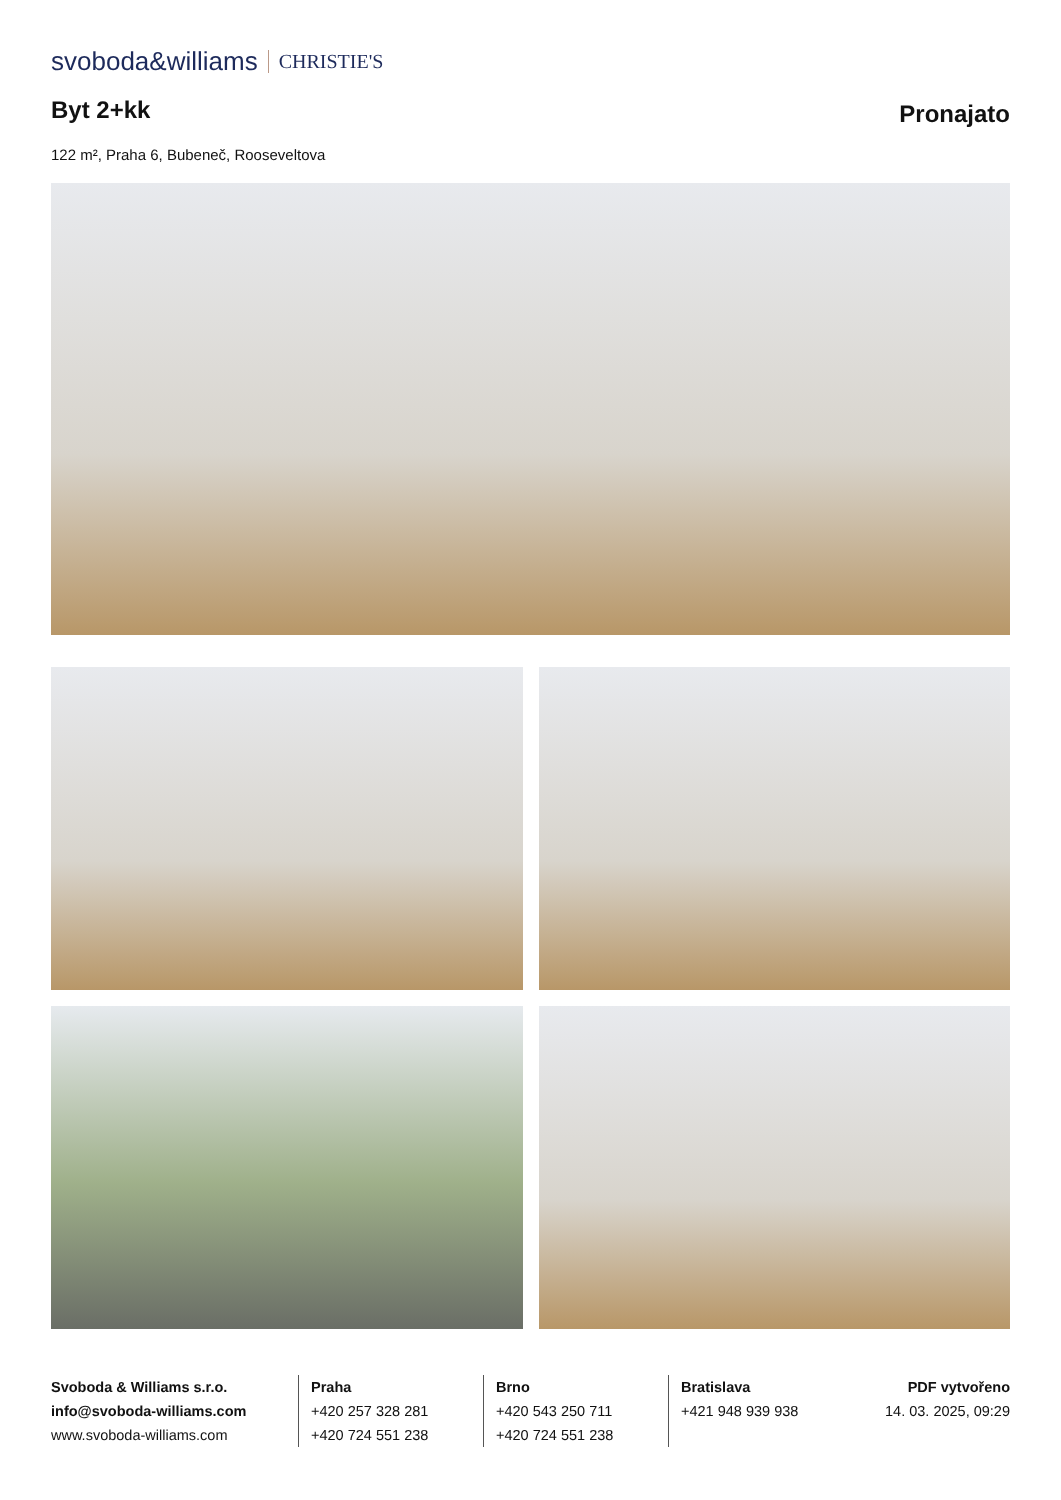svoboda&williams CHRISTIE'S
Byt 2+kk
Pronajato
122 m², Praha 6, Bubeneč, Rooseveltova
Svoboda & Williams s.r.o.
info@svoboda-williams.com
www.svoboda-williams.com
Praha
+420 257 328 281
+420 724 551 238
Brno
+420 543 250 711
+420 724 551 238
Bratislava
+421 948 939 938
PDF vytvořeno
14. 03. 2025, 09:29